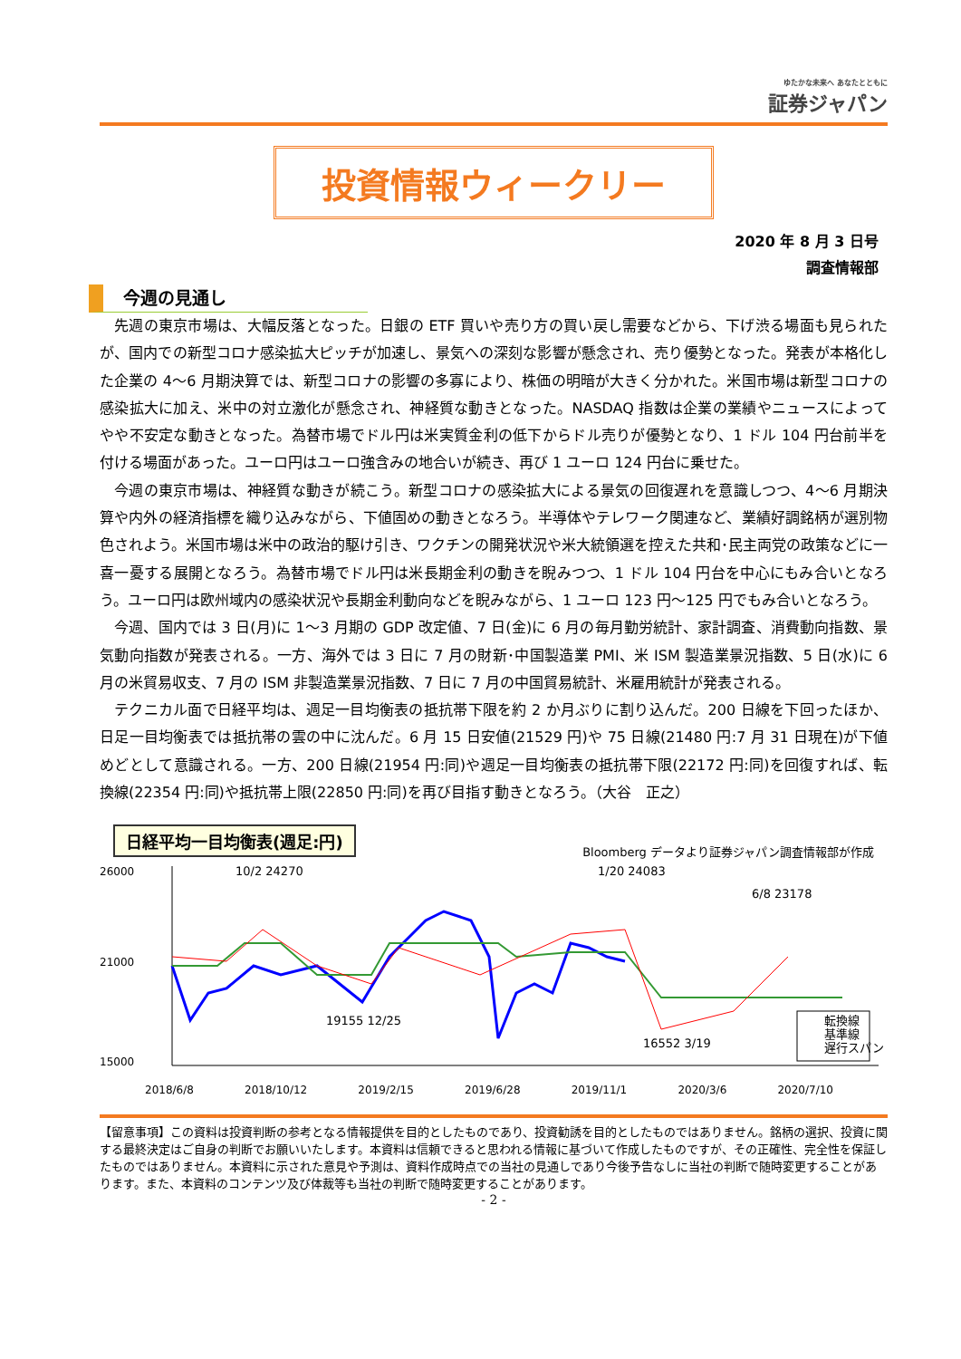ゆたかな未来へ あなたとともに
証券ジャパン
投資情報ウィークリー
2020 年 8 月 3 日号
調査情報部
今週の見通し
先週の東京市場は、大幅反落となった。日銀の ETF 買いや売り方の買い戻し需要などから、下げ渋る場面も見られたが、国内での新型コロナ感染拡大ピッチが加速し、景気への深刻な影響が懸念され、売り優勢となった。発表が本格化した企業の 4～6 月期決算では、新型コロナの影響の多寡により、株価の明暗が大きく分かれた。米国市場は新型コロナの感染拡大に加え、米中の対立激化が懸念され、神経質な動きとなった。NASDAQ 指数は企業の業績やニュースによってやや不安定な動きとなった。為替市場でドル円は米実質金利の低下からドル売りが優勢となり、1 ドル 104 円台前半を付ける場面があった。ユーロ円はユーロ強含みの地合いが続き、再び 1 ユーロ 124 円台に乗せた。
今週の東京市場は、神経質な動きが続こう。新型コロナの感染拡大による景気の回復遅れを意識しつつ、4～6 月期決算や内外の経済指標を織り込みながら、下値固めの動きとなろう。半導体やテレワーク関連など、業績好調銘柄が選別物色されよう。米国市場は米中の政治的駆け引き、ワクチンの開発状況や米大統領選を控えた共和･民主両党の政策などに一喜一憂する展開となろう。為替市場でドル円は米長期金利の動きを睨みつつ、1 ドル 104 円台を中心にもみ合いとなろう。ユーロ円は欧州域内の感染状況や長期金利動向などを睨みながら、1 ユーロ 123 円～125 円でもみ合いとなろう。
今週、国内では 3 日(月)に 1～3 月期の GDP 改定値、7 日(金)に 6 月の毎月勤労統計、家計調査、消費動向指数、景気動向指数が発表される。一方、海外では 3 日に 7 月の財新･中国製造業 PMI、米 ISM 製造業景況指数、5 日(水)に 6 月の米貿易収支、7 月の ISM 非製造業景況指数、7 日に 7 月の中国貿易統計、米雇用統計が発表される。
テクニカル面で日経平均は、週足一目均衡表の抵抗帯下限を約 2 か月ぶりに割り込んだ。200 日線を下回ったほか、日足一目均衡表では抵抗帯の雲の中に沈んだ。6 月 15 日安値(21529 円)や 75 日線(21480 円:7 月 31 日現在)が下値めどとして意識される。一方、200 日線(21954 円:同)や週足一目均衡表の抵抗帯下限(22172 円:同)を回復すれば、転換線(22354 円:同)や抵抗帯上限(22850 円:同)を再び目指す動きとなろう。（大谷　正之）
日経平均一目均衡表(週足:円)
Bloomberg データより証券ジャパン調査情報部が作成
10/2 24270
19155 12/25
1/20 24083
6/8 23178
16552 3/19
26000
21000
15000
転換線
基準線
遅行スパン
2018/6/8 2018/10/12 2019/2/15 2019/6/28 2019/11/1 2020/3/6 2020/7/10
【留意事項】この資料は投資判断の参考となる情報提供を目的としたものであり、投資勧誘を目的としたものではありません。銘柄の選択、投資に関する最終決定はご自身の判断でお願いいたします。本資料は信頼できると思われる情報に基づいて作成したものですが、その正確性、完全性を保証したものではありません。本資料に示された意見や予測は、資料作成時点での当社の見通しであり今後予告なしに当社の判断で随時変更することがあります。また、本資料のコンテンツ及び体裁等も当社の判断で随時変更することがあります。
- 2 -